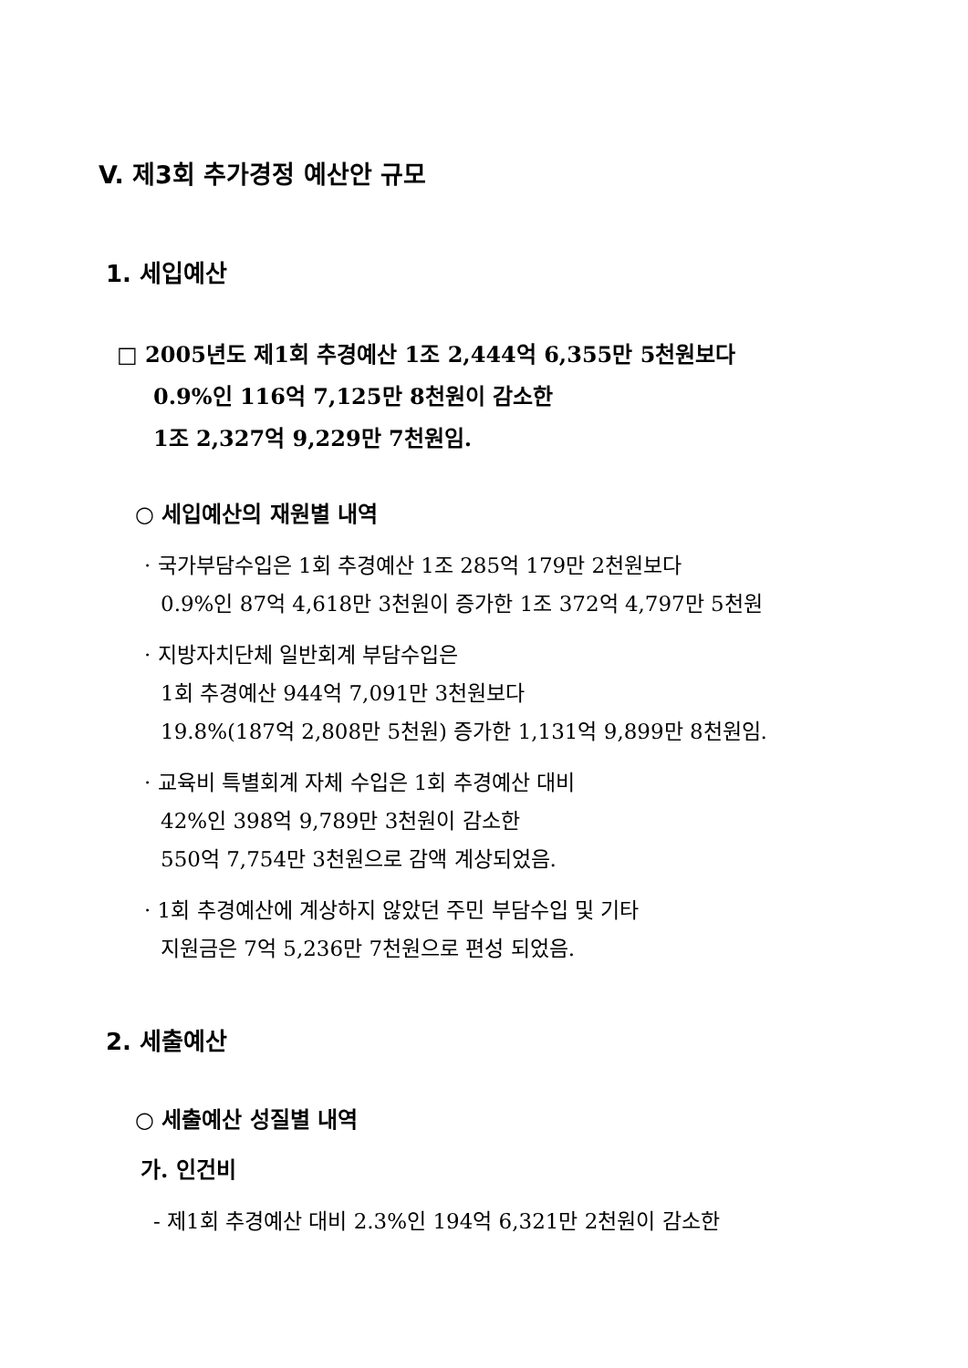V. 제3회 추가경정 예산안 규모
1. 세입예산
□ 2005년도 제1회 추경예산 1조 2,444억 6,355만 5천원보다
0.9%인 116억 7,125만 8천원이 감소한
1조 2,327억 9,229만 7천원임.
○ 세입예산의 재원별 내역
· 국가부담수입은 1회 추경예산 1조 285억 179만 2천원보다
0.9%인 87억 4,618만 3천원이 증가한 1조 372억 4,797만 5천원
· 지방자치단체 일반회계 부담수입은
1회 추경예산 944억 7,091만 3천원보다
19.8%(187억 2,808만 5천원) 증가한 1,131억 9,899만 8천원임.
· 교육비 특별회계 자체 수입은 1회 추경예산 대비
42%인 398억 9,789만 3천원이 감소한
550억 7,754만 3천원으로 감액 계상되었음.
· 1회 추경예산에 계상하지 않았던 주민 부담수입 및 기타
지원금은 7억 5,236만 7천원으로 편성 되었음.
2. 세출예산
○ 세출예산 성질별 내역
가. 인건비
- 제1회 추경예산 대비 2.3%인 194억 6,321만 2천원이 감소한